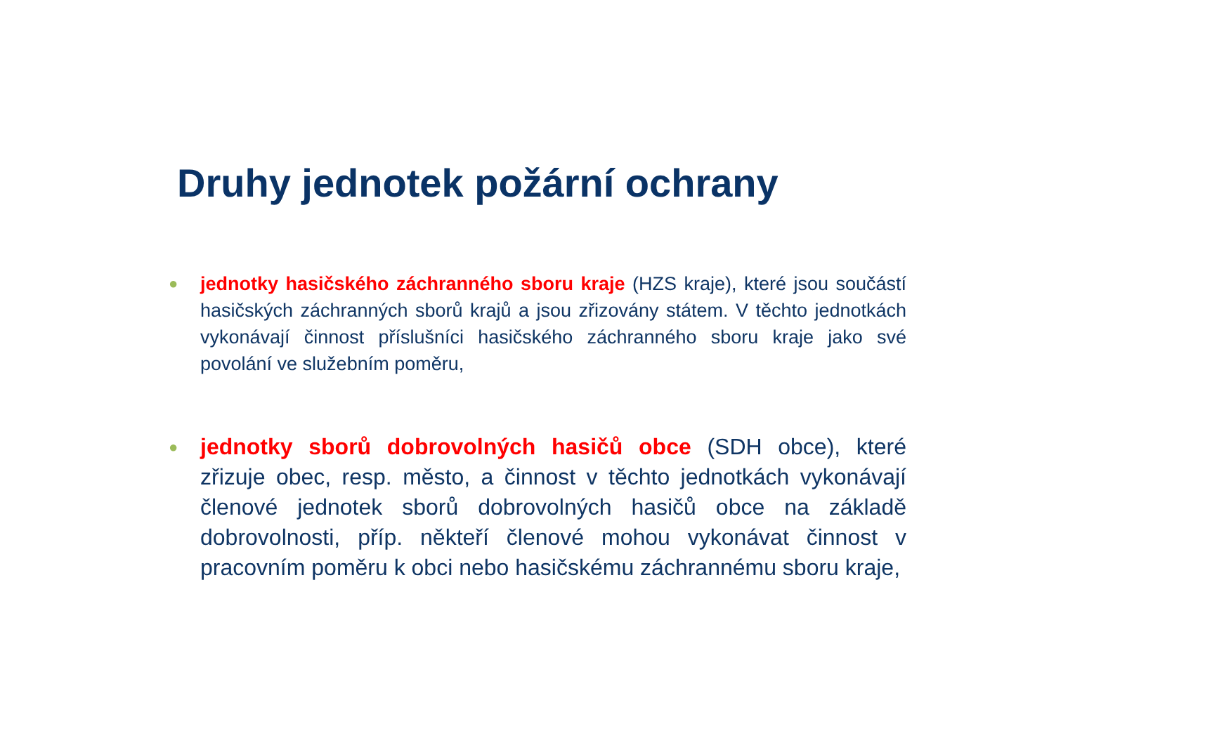Druhy jednotek požární ochrany
●
jednotky hasičského záchranného sboru kraje (HZS kraje), které jsou součástí hasičských záchranných sborů krajů a jsou zřizovány státem. V těchto jednotkách vykonávají činnost příslušníci hasičského záchranného sboru kraje jako své povolání ve služebním poměru,
●
jednotky sborů dobrovolných hasičů obce (SDH obce), které zřizuje obec, resp. město, a činnost v těchto jednotkách vykonávají členové jednotek sborů dobrovolných hasičů obce na základě dobrovolnosti, příp. někteří členové mohou vykonávat činnost v pracovním poměru k obci nebo hasičskému záchrannému sboru kraje,